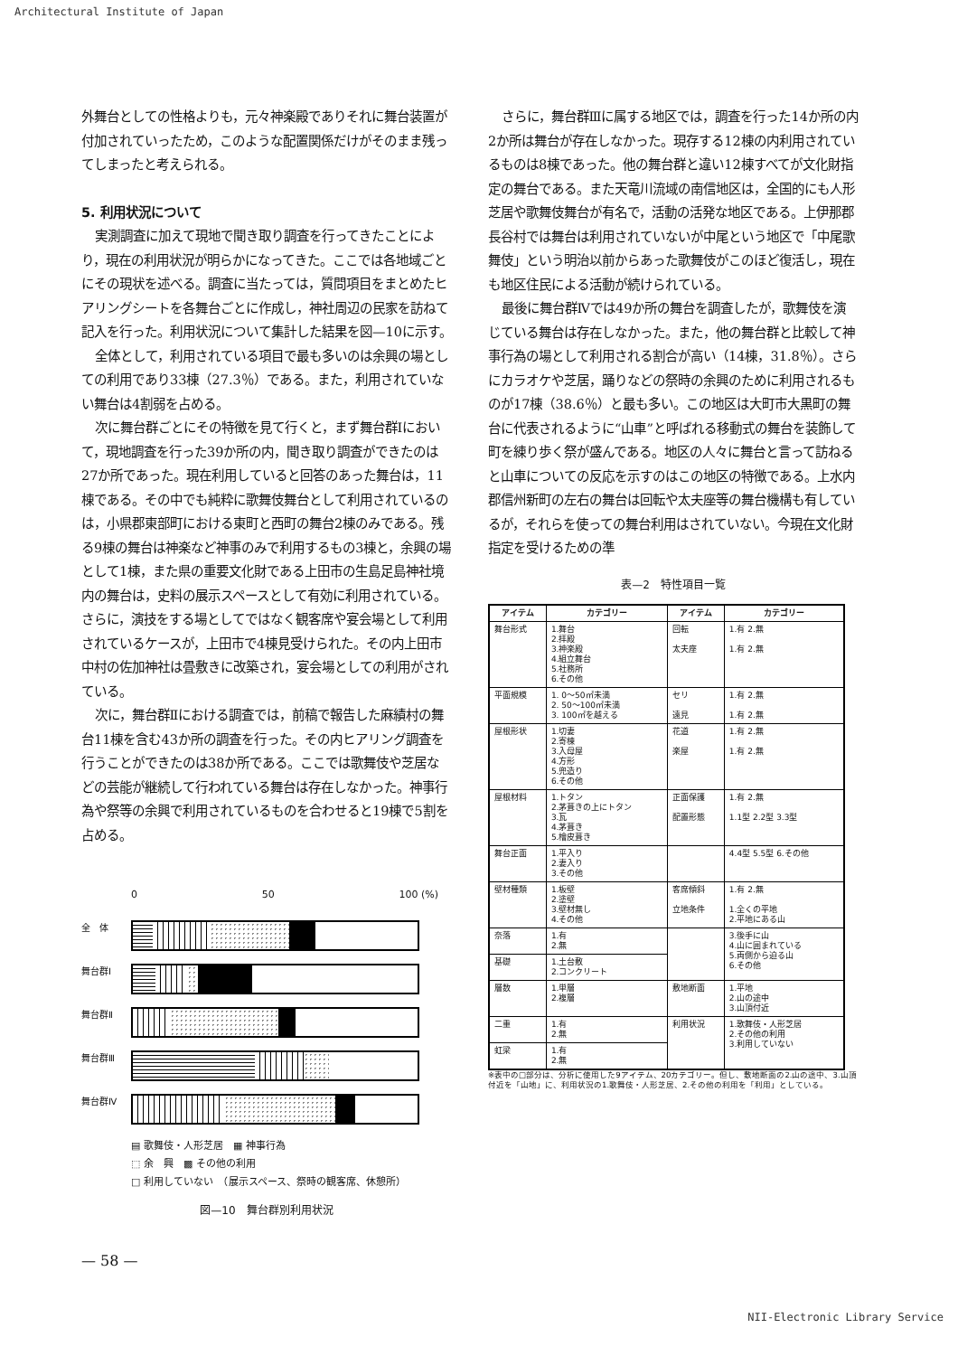Architectural Institute of Japan
外舞台としての性格よりも，元々神楽殿でありそれに舞台装置が付加されていったため，このような配置関係だけがそのまま残ってしまったと考えられる。
5. 利用状況について
実測調査に加えて現地で聞き取り調査を行ってきたことにより，現在の利用状況が明らかになってきた。ここでは各地域ごとにその現状を述べる。調査に当たっては，質問項目をまとめたヒアリングシートを各舞台ごとに作成し，神社周辺の民家を訪ねて記入を行った。利用状況について集計した結果を図—10に示す。
全体として，利用されている項目で最も多いのは余興の場としての利用であり33棟（27.3％）である。また，利用されていない舞台は4割弱を占める。
次に舞台群ごとにその特徴を見て行くと，まず舞台群Ⅰにおいて，現地調査を行った39か所の内，聞き取り調査ができたのは27か所であった。現在利用していると回答のあった舞台は，11棟である。その中でも純粋に歌舞伎舞台として利用されているのは，小県郡東部町における東町と西町の舞台2棟のみである。残る9棟の舞台は神楽など神事のみで利用するもの3棟と，余興の場として1棟，また県の重要文化財である上田市の生島足島神社境内の舞台は，史料の展示スペースとして有効に利用されている。さらに，演技をする場としてではなく観客席や宴会場として利用されているケースが，上田市で4棟見受けられた。その内上田市中村の佐加神社は畳敷きに改築され，宴会場としての利用がされている。
次に，舞台群Ⅱにおける調査では，前稿で報告した麻績村の舞台11棟を含む43か所の調査を行った。その内ヒアリング調査を行うことができたのは38か所である。ここでは歌舞伎や芝居などの芸能が継続して行われている舞台は存在しなかった。神事行為や祭等の余興で利用されているものを合わせると19棟で5割を占める。
0 50 100 (%)
全　体
舞台群Ⅰ
舞台群Ⅱ
舞台群Ⅲ
舞台群Ⅳ
▤ 歌舞伎・人形芝居　▦ 神事行為
⬚ 余　興　▩ その他の利用
□ 利用していない　（展示スペース、祭時の観客席、休憩所）
図—10　舞台群別利用状況
— 58 —
さらに，舞台群Ⅲに属する地区では，調査を行った14か所の内2か所は舞台が存在しなかった。現存する12棟の内利用されているものは8棟であった。他の舞台群と違い12棟すべてが文化財指定の舞台である。また天竜川流域の南信地区は，全国的にも人形芝居や歌舞伎舞台が有名で，活動の活発な地区である。上伊那郡長谷村では舞台は利用されていないが中尾という地区で「中尾歌舞伎」という明治以前からあった歌舞伎がこのほど復活し，現在も地区住民による活動が続けられている。
最後に舞台群Ⅳでは49か所の舞台を調査したが，歌舞伎を演じている舞台は存在しなかった。また，他の舞台群と比較して神事行為の場として利用される割合が高い（14棟，31.8％）。さらにカラオケや芝居，踊りなどの祭時の余興のために利用されるものが17棟（38.6％）と最も多い。この地区は大町市大黒町の舞台に代表されるように“山車”と呼ばれる移動式の舞台を装飾して町を練り歩く祭が盛んである。地区の人々に舞台と言って訪ねると山車についての反応を示すのはこの地区の特徴である。上水内郡信州新町の左右の舞台は回転や太夫座等の舞台機構も有しているが，それらを使っての舞台利用はされていない。今現在文化財指定を受けるための準
表—2　特性項目一覧
| アイテム | カテゴリー | アイテム | カテゴリー |
| --- | --- | --- | --- |
| 舞台形式 | 1.舞台 2.拝殿 3.神楽殿 4.組立舞台 5.社務所 6.その他 | 回転 太夫座 | 1.有 2.無 1.有 2.無 |
| 平面規模 | 1. 0〜50㎡未満 2. 50〜100㎡未満 3. 100㎡を越える | セリ 遠見 | 1.有 2.無 1.有 2.無 |
| 屋根形状 | 1.切妻 2.寄棟 3.入母屋 4.方形 5.兜造り 6.その他 | 花道 楽屋 | 1.有 2.無 1.有 2.無 |
| 屋根材料 | 1.トタン 2.茅葺きの上にトタン 3.瓦 4.茅葺き 5.檜皮葺き | 正面保護 配置形態 | 1.有 2.無 1.1型 2.2型 3.3型 |
| 舞台正面 | 1.平入り 2.妻入り 3.その他 | | 4.4型 5.5型 6.その他 |
| 壁材種類 | 1.板壁 2.塗壁 3.壁材無し 4.その他 | 客席傾斜 立地条件 | 1.有 2.無 1.全くの平地 2.平地にある山 |
| 奈落 | 1.有 2.無 | | 3.後手に山 4.山に囲まれている 5.両側から迫る山 6.その他 |
| 基礎 | 1.土台敷 2.コンクリート | | |
| 層数 | 1.単層 2.複層 | 敷地断面 | 1.平地 2.山の途中 3.山頂付近 |
| 二重 | 1.有 2.無 | 利用状況 | 1.歌舞伎・人形芝居 2.その他の利用 3.利用していない |
| 虹梁 | 1.有 2.無 | | |
※表中の□部分は、分析に使用した9アイテム、20カテゴリー。但し、敷地断面の2.山の途中、3.山頂付近を「山地」に、利用状況の1.歌舞伎・人形芝居、2.その他の利用を「利用」としている。
NII-Electronic Library Service